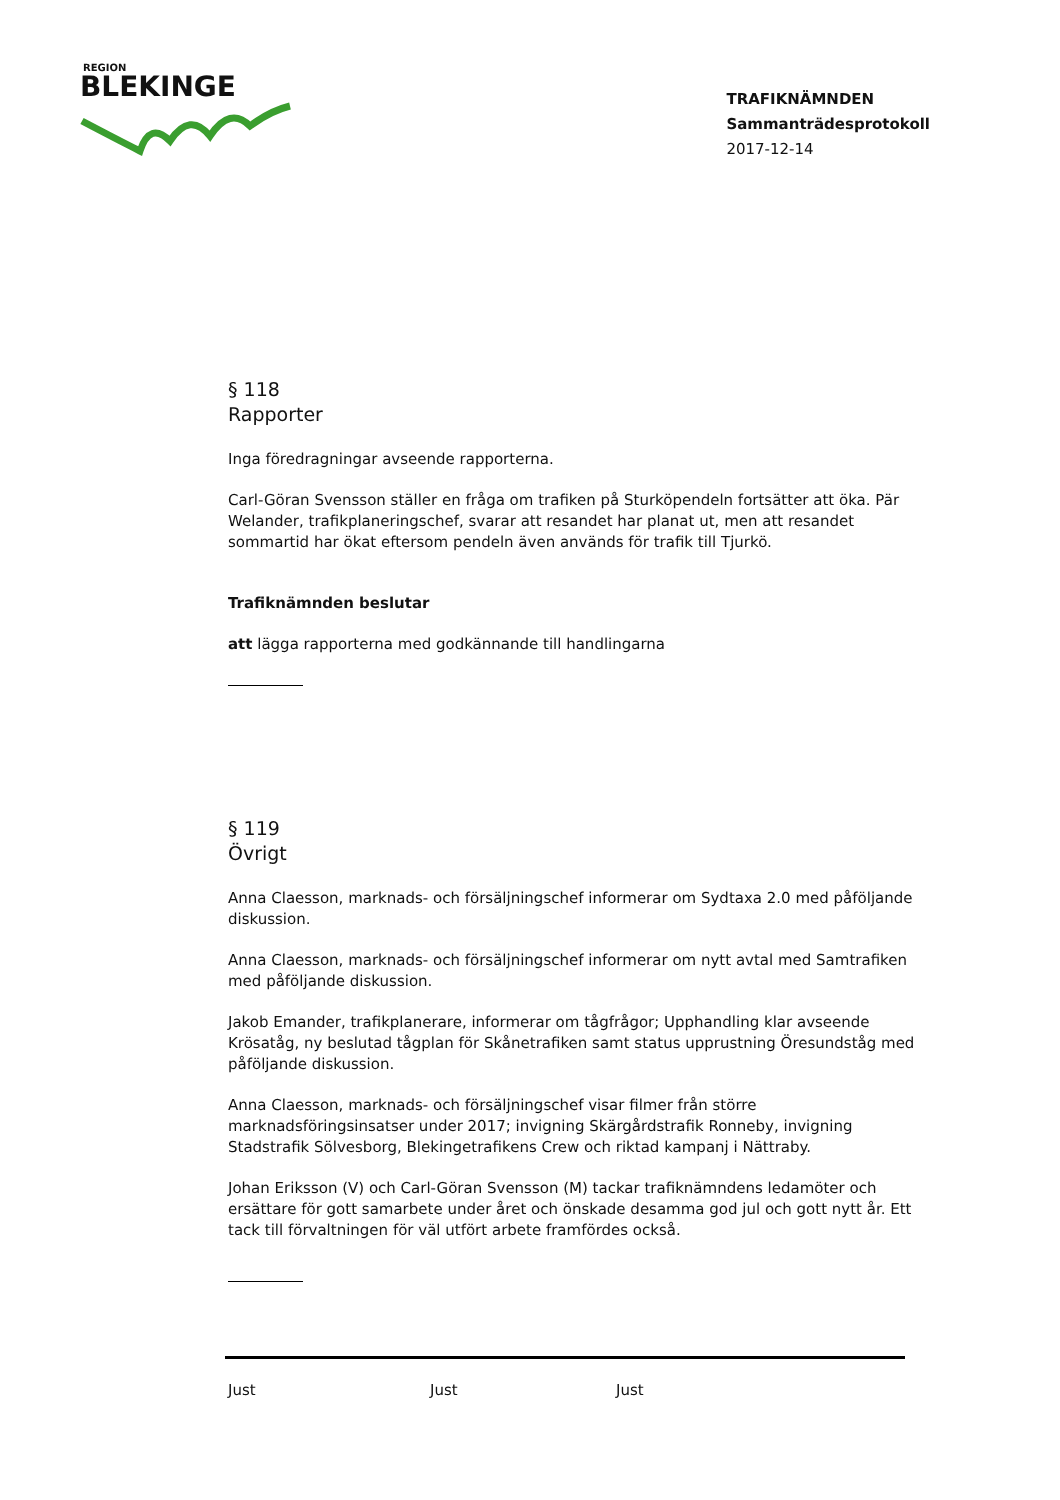REGION
BLEKINGE
TRAFIKNÄMNDEN
Sammanträdesprotokoll
2017-12-14
§ 118
Rapporter
Inga föredragningar avseende rapporterna.
Carl-Göran Svensson ställer en fråga om trafiken på Sturköpendeln fortsätter att öka. Pär Welander, trafikplaneringschef, svarar att resandet har planat ut, men att resandet sommartid har ökat eftersom pendeln även används för trafik till Tjurkö.
Trafiknämnden beslutar
att lägga rapporterna med godkännande till handlingarna
§ 119
Övrigt
Anna Claesson, marknads- och försäljningschef informerar om Sydtaxa 2.0 med påföljande diskussion.
Anna Claesson, marknads- och försäljningschef informerar om nytt avtal med Samtrafiken med påföljande diskussion.
Jakob Emander, trafikplanerare, informerar om tågfrågor; Upphandling klar avseende Krösatåg, ny beslutad tågplan för Skånetrafiken samt status upprustning Öresundståg med påföljande diskussion.
Anna Claesson, marknads- och försäljningschef visar filmer från större marknadsföringsinsatser under 2017; invigning Skärgårdstrafik Ronneby, invigning Stadstrafik Sölvesborg, Blekingetrafikens Crew och riktad kampanj i Nättraby.
Johan Eriksson (V) och Carl-Göran Svensson (M) tackar trafiknämndens ledamöter och ersättare för gott samarbete under året och önskade desamma god jul och gott nytt år. Ett tack till förvaltningen för väl utfört arbete framfördes också.
Just Just Just